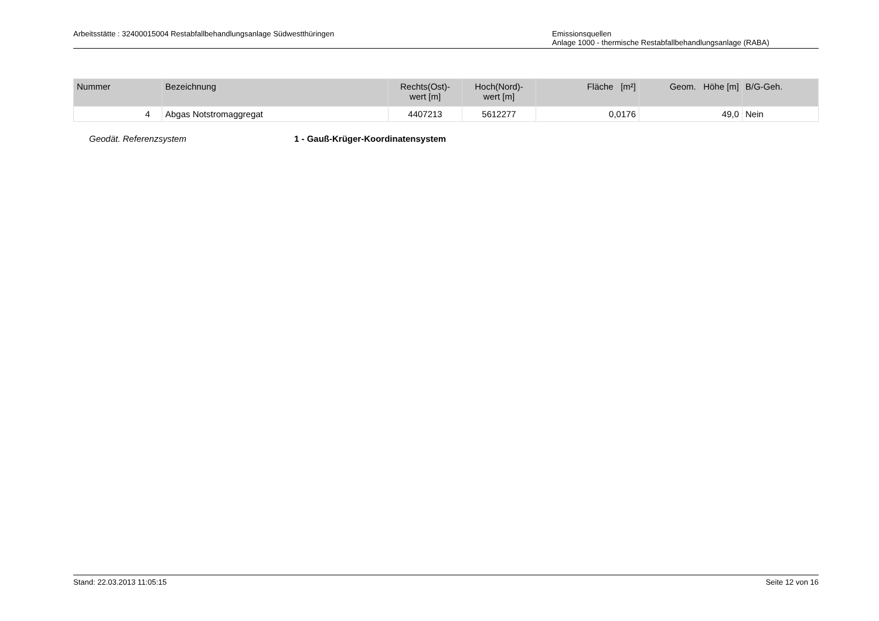Arbeitsstätte : 32400015004 Restabfallbehandlungsanlage Südwestthüringen
Emissionsquellen
Anlage 1000 - thermische Restabfallbehandlungsanlage (RABA)
| Nummer | Bezeichnung | Rechts(Ost)- wert [m] | Hoch(Nord)- wert [m] | Fläche [m²] | Geom. Höhe [m] | B/G-Geh. |
| --- | --- | --- | --- | --- | --- | --- |
| 4 | Abgas Notstromaggregat | 4407213 | 5612277 | 0,0176 | 49,0 | Nein |
Geodät. Referenzsystem 1 - Gauß-Krüger-Koordinatensystem
Stand: 22.03.2013 11:05:15 Seite 12 von 16